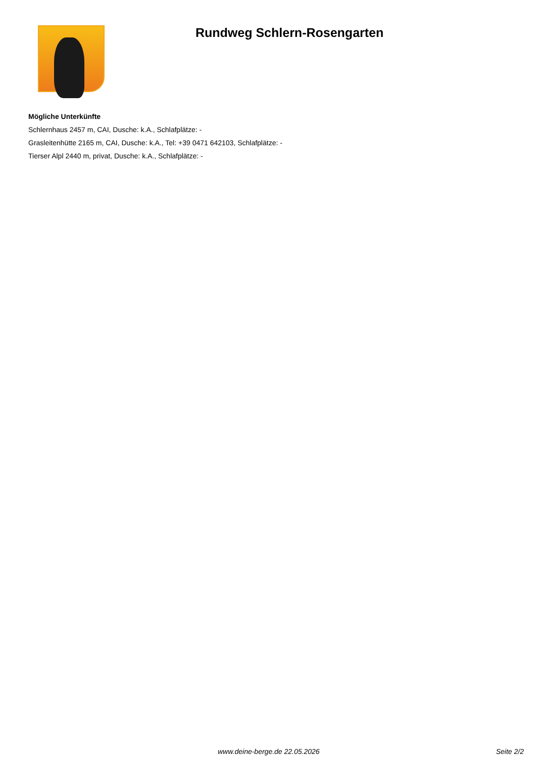Rundweg Schlern-Rosengarten
Mögliche Unterkünfte
Schlernhaus 2457 m, CAI, Dusche: k.A., Schlafplätze: -
Grasleitenhütte 2165 m, CAI, Dusche: k.A., Tel: +39 0471 642103, Schlafplätze: -
Tierser Alpl 2440 m, privat, Dusche: k.A., Schlafplätze: -
www.deine-berge.de 22.05.2026 Seite 2/2